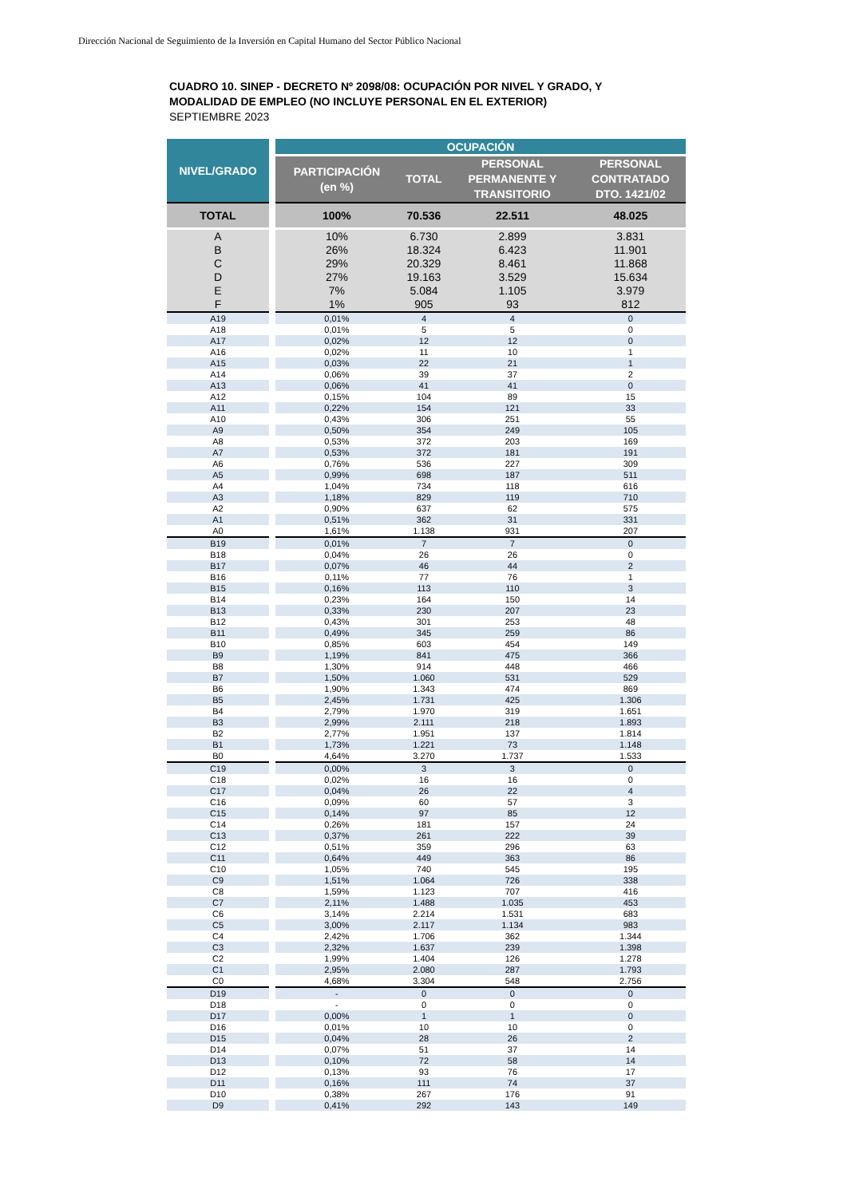Dirección Nacional de Seguimiento de la Inversión en Capital Humano del Sector Público Nacional
CUADRO 10. SINEP - DECRETO Nº 2098/08: OCUPACIÓN POR NIVEL Y GRADO, Y
MODALIDAD DE EMPLEO (NO INCLUYE PERSONAL EN EL EXTERIOR)
SEPTIEMBRE 2023
| NIVEL/GRADO | | OCUPACIÓN | | | |
| --- | --- | --- | --- | --- | --- |
| | | PARTICIPACIÓN (en %) | TOTAL | PERSONAL PERMANENTE Y TRANSITORIO | PERSONAL CONTRATADO DTO. 1421/02 |
| TOTAL | | 100% | 70.536 | 22.511 | 48.025 |
| A | | 10% | 6.730 | 2.899 | 3.831 |
| B | | 26% | 18.324 | 6.423 | 11.901 |
| C | | 29% | 20.329 | 8.461 | 11.868 |
| D | | 27% | 19.163 | 3.529 | 15.634 |
| E | | 7% | 5.084 | 1.105 | 3.979 |
| F | | 1% | 905 | 93 | 812 |
| A19 | | 0,01% | 4 | 4 | 0 |
| A18 | | 0,01% | 5 | 5 | 0 |
| A17 | | 0,02% | 12 | 12 | 0 |
| A16 | | 0,02% | 11 | 10 | 1 |
| A15 | | 0,03% | 22 | 21 | 1 |
| A14 | | 0,06% | 39 | 37 | 2 |
| A13 | | 0,06% | 41 | 41 | 0 |
| A12 | | 0,15% | 104 | 89 | 15 |
| A11 | | 0,22% | 154 | 121 | 33 |
| A10 | | 0,43% | 306 | 251 | 55 |
| A9 | | 0,50% | 354 | 249 | 105 |
| A8 | | 0,53% | 372 | 203 | 169 |
| A7 | | 0,53% | 372 | 181 | 191 |
| A6 | | 0,76% | 536 | 227 | 309 |
| A5 | | 0,99% | 698 | 187 | 511 |
| A4 | | 1,04% | 734 | 118 | 616 |
| A3 | | 1,18% | 829 | 119 | 710 |
| A2 | | 0,90% | 637 | 62 | 575 |
| A1 | | 0,51% | 362 | 31 | 331 |
| A0 | | 1,61% | 1.138 | 931 | 207 |
| B19 | | 0,01% | 7 | 7 | 0 |
| B18 | | 0,04% | 26 | 26 | 0 |
| B17 | | 0,07% | 46 | 44 | 2 |
| B16 | | 0,11% | 77 | 76 | 1 |
| B15 | | 0,16% | 113 | 110 | 3 |
| B14 | | 0,23% | 164 | 150 | 14 |
| B13 | | 0,33% | 230 | 207 | 23 |
| B12 | | 0,43% | 301 | 253 | 48 |
| B11 | | 0,49% | 345 | 259 | 86 |
| B10 | | 0,85% | 603 | 454 | 149 |
| B9 | | 1,19% | 841 | 475 | 366 |
| B8 | | 1,30% | 914 | 448 | 466 |
| B7 | | 1,50% | 1.060 | 531 | 529 |
| B6 | | 1,90% | 1.343 | 474 | 869 |
| B5 | | 2,45% | 1.731 | 425 | 1.306 |
| B4 | | 2,79% | 1.970 | 319 | 1.651 |
| B3 | | 2,99% | 2.111 | 218 | 1.893 |
| B2 | | 2,77% | 1.951 | 137 | 1.814 |
| B1 | | 1,73% | 1.221 | 73 | 1.148 |
| B0 | | 4,64% | 3.270 | 1.737 | 1.533 |
| C19 | | 0,00% | 3 | 3 | 0 |
| C18 | | 0,02% | 16 | 16 | 0 |
| C17 | | 0,04% | 26 | 22 | 4 |
| C16 | | 0,09% | 60 | 57 | 3 |
| C15 | | 0,14% | 97 | 85 | 12 |
| C14 | | 0,26% | 181 | 157 | 24 |
| C13 | | 0,37% | 261 | 222 | 39 |
| C12 | | 0,51% | 359 | 296 | 63 |
| C11 | | 0,64% | 449 | 363 | 86 |
| C10 | | 1,05% | 740 | 545 | 195 |
| C9 | | 1,51% | 1.064 | 726 | 338 |
| C8 | | 1,59% | 1.123 | 707 | 416 |
| C7 | | 2,11% | 1.488 | 1.035 | 453 |
| C6 | | 3,14% | 2.214 | 1.531 | 683 |
| C5 | | 3,00% | 2.117 | 1.134 | 983 |
| C4 | | 2,42% | 1.706 | 362 | 1.344 |
| C3 | | 2,32% | 1.637 | 239 | 1.398 |
| C2 | | 1,99% | 1.404 | 126 | 1.278 |
| C1 | | 2,95% | 2.080 | 287 | 1.793 |
| C0 | | 4,68% | 3.304 | 548 | 2.756 |
| D19 | | - | 0 | 0 | 0 |
| D18 | | - | 0 | 0 | 0 |
| D17 | | 0,00% | 1 | 1 | 0 |
| D16 | | 0,01% | 10 | 10 | 0 |
| D15 | | 0,04% | 28 | 26 | 2 |
| D14 | | 0,07% | 51 | 37 | 14 |
| D13 | | 0,10% | 72 | 58 | 14 |
| D12 | | 0,13% | 93 | 76 | 17 |
| D11 | | 0,16% | 111 | 74 | 37 |
| D10 | | 0,38% | 267 | 176 | 91 |
| D9 | | 0,41% | 292 | 143 | 149 |